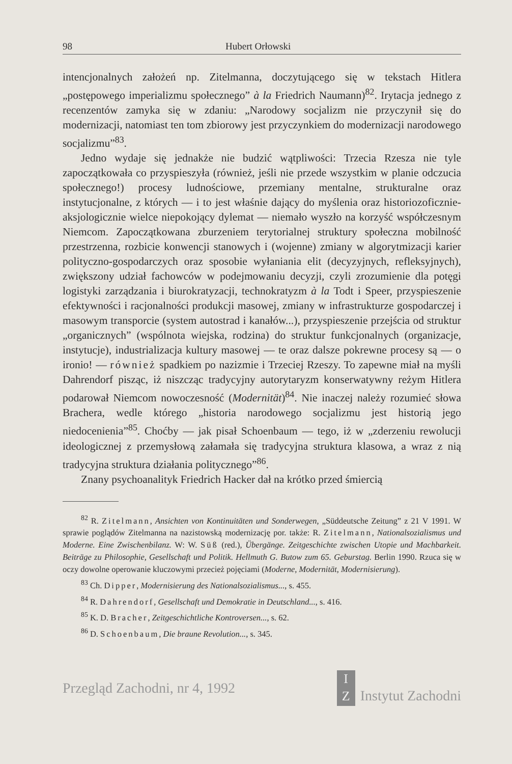98 Hubert Orłowski
intencjonalnych założeń np. Zitelmanna, doczytującego się w tekstach Hitlera „postępowego imperializmu społecznego” à la Friedrich Naumann)<sup>82</sup>. Irytacja jednego z recenzentów zamyka się w zdaniu: „Narodowy socjalizm nie przyczynił się do modernizacji, natomiast ten tom zbiorowy jest przyczynkiem do modernizacji narodowego socjalizmu”<sup>83</sup>.
Jedno wydaje się jednakże nie budzić wątpliwości: Trzecia Rzesza nie tyle zapoczątkowała co przyspieszyła (również, jeśli nie przede wszystkim w planie odczucia społecznego!) procesy ludnościowe, przemiany mentalne, strukturalne oraz instytucjonalne, z których — i to jest właśnie dający do myślenia oraz historiozoficznie-aksjologicznie wielce niepokojący dylemat — niemało wyszło na korzyść współczesnym Niemcom. Zapoczątkowana zburzeniem terytorialnej struktury społeczna mobilność przestrzenna, rozbicie konwencji stanowych i (wojenne) zmiany w algorytmizacji karier polityczno-gospodarczych oraz sposobie wyłaniania elit (decyzyjnych, refleksyjnych), zwiększony udział fachowców w podejmowaniu decyzji, czyli zrozumienie dla potęgi logistyki zarządzania i biurokratyzacji, technokratyzm à la Todt i Speer, przyspieszenie efektywności i racjonalności produkcji masowej, zmiany w infrastrukturze gospodarczej i masowym transporcie (system autostrad i kanałów...), przyspieszenie przejścia od struktur „organicznych” (wspólnota wiejska, rodzina) do struktur funkcjonalnych (organizacje, instytucje), industrializacja kultury masowej — te oraz dalsze pokrewne procesy są — o ironio! — również spadkiem po nazizmie i Trzeciej Rzeszy. To zapewne miał na myśli Dahrendorf pisząc, iż niszcząc tradycyjny autorytaryzm konserwatywny reżym Hitlera podarował Niemcom nowoczesność (Modernität)<sup>84</sup>. Nie inaczej należy rozumieć słowa Brachera, wedle którego „historia narodowego socjalizmu jest historią jego niedocenienia”<sup>85</sup>. Choćby — jak pisał Schoenbaum — tego, iż w „zderzeniu rewolucji ideologicznej z przemysłową załamała się tradycyjna struktura klasowa, a wraz z nią tradycyjna struktura działania politycznego”<sup>86</sup>.
Znany psychoanalityk Friedrich Hacker dał na krótko przed śmiercią
<sup>82</sup> R. Zitelmann, Ansichten von Kontinuitäten und Sonderwegen, „Süddeutsche Zeitung” z 21 V 1991. W sprawie poglądów Zitelmanna na nazistowską modernizację por. także: R. Zitelmann, Nationalsozialismus und Moderne. Eine Zwischenbilanz. W: W. Süß (red.), Übergänge. Zeitgeschichte zwischen Utopie und Machbarkeit. Beiträge zu Philosophie, Gesellschaft und Politik. Hellmuth G. Butow zum 65. Geburstag. Berlin 1990. Rzuca się w oczy dowolne operowanie kluczowymi przecież pojęciami (Moderne, Modernität, Modernisierung).
<sup>83</sup> Ch. Dipper, Modernisierung des Nationalsozialismus..., s. 455.
<sup>84</sup> R. Dahrendorf, Gesellschaft und Demokratie in Deutschland..., s. 416.
<sup>85</sup> K. D. Bracher, Zeitgeschichtliche Kontroversen..., s. 62.
<sup>86</sup> D. Schoenbaum, Die braune Revolution..., s. 345.
Przegląd Zachodni, nr 4, 1992 I
Z Instytut Zachodni